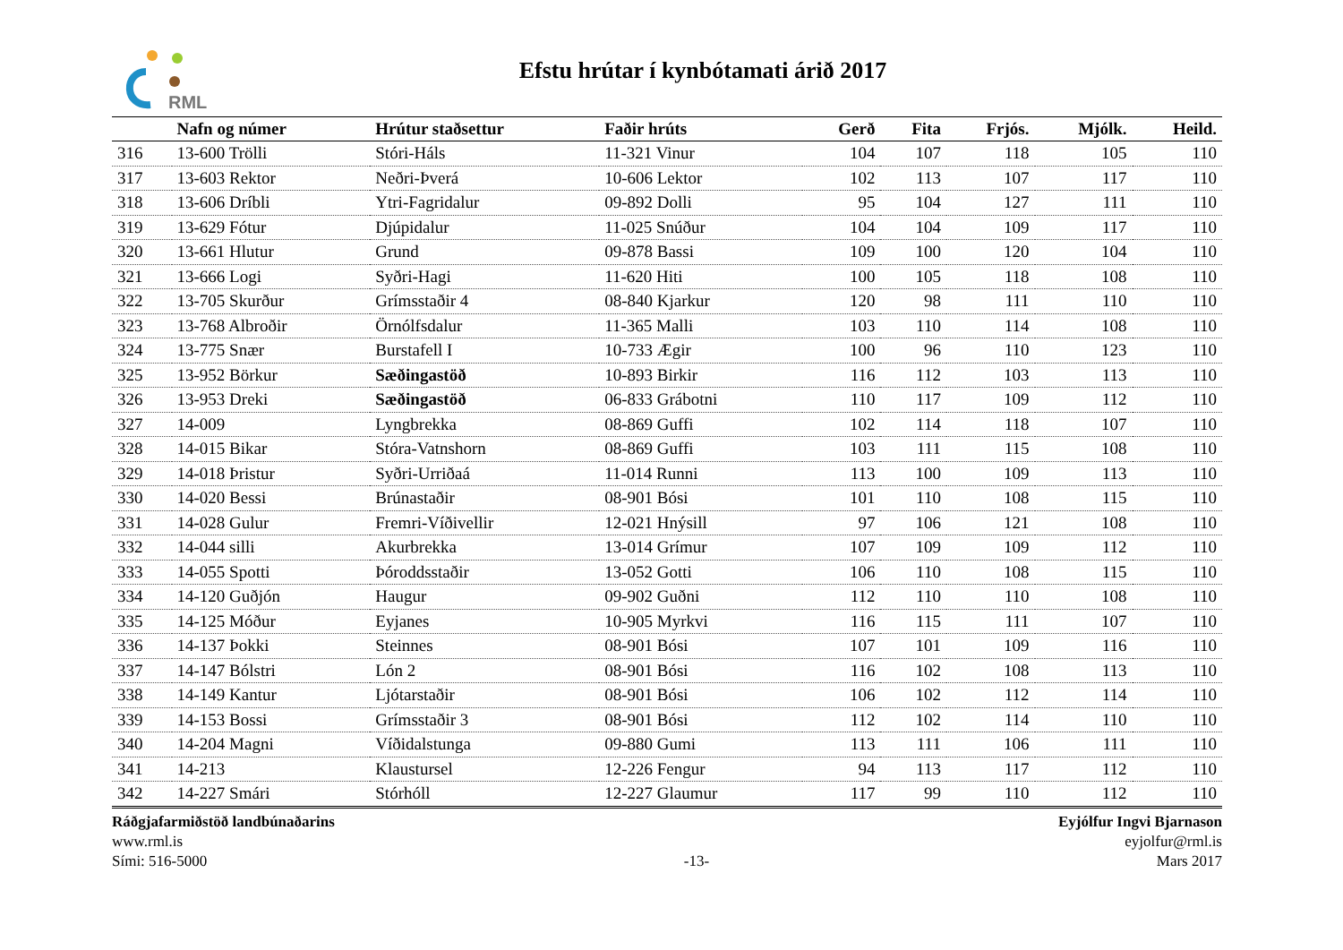RML
Efstu hrútar í kynbótamati árið 2017
| | Nafn og númer | Hrútur staðsettur | Faðir hrúts | Gerð | Fita | Frjós. | Mjólk. | Heild. |
| --- | --- | --- | --- | --- | --- | --- | --- | --- |
| 316 | 13-600 Trölli | Stóri-Háls | 11-321 Vinur | 104 | 107 | 118 | 105 | 110 |
| 317 | 13-603 Rektor | Neðri-Þverá | 10-606 Lektor | 102 | 113 | 107 | 117 | 110 |
| 318 | 13-606 Dríbli | Ytri-Fagridalur | 09-892 Dolli | 95 | 104 | 127 | 111 | 110 |
| 319 | 13-629 Fótur | Djúpidalur | 11-025 Snúður | 104 | 104 | 109 | 117 | 110 |
| 320 | 13-661 Hlutur | Grund | 09-878 Bassi | 109 | 100 | 120 | 104 | 110 |
| 321 | 13-666 Logi | Syðri-Hagi | 11-620 Hiti | 100 | 105 | 118 | 108 | 110 |
| 322 | 13-705 Skurður | Grímsstaðir 4 | 08-840 Kjarkur | 120 | 98 | 111 | 110 | 110 |
| 323 | 13-768 Albroðir | Örnólfsdalur | 11-365 Malli | 103 | 110 | 114 | 108 | 110 |
| 324 | 13-775 Snær | Burstafell I | 10-733 Ægir | 100 | 96 | 110 | 123 | 110 |
| 325 | 13-952 Börkur | Sæðingastöð | 10-893 Birkir | 116 | 112 | 103 | 113 | 110 |
| 326 | 13-953 Dreki | Sæðingastöð | 06-833 Grábotni | 110 | 117 | 109 | 112 | 110 |
| 327 | 14-009 | Lyngbrekka | 08-869 Guffi | 102 | 114 | 118 | 107 | 110 |
| 328 | 14-015 Bikar | Stóra-Vatnshorn | 08-869 Guffi | 103 | 111 | 115 | 108 | 110 |
| 329 | 14-018 Þristur | Syðri-Urriðaá | 11-014 Runni | 113 | 100 | 109 | 113 | 110 |
| 330 | 14-020 Bessi | Brúnastaðir | 08-901 Bósi | 101 | 110 | 108 | 115 | 110 |
| 331 | 14-028 Gulur | Fremri-Víðivellir | 12-021 Hnýsill | 97 | 106 | 121 | 108 | 110 |
| 332 | 14-044 silli | Akurbrekka | 13-014 Grímur | 107 | 109 | 109 | 112 | 110 |
| 333 | 14-055 Spotti | Þóroddsstaðir | 13-052 Gotti | 106 | 110 | 108 | 115 | 110 |
| 334 | 14-120 Guðjón | Haugur | 09-902 Guðni | 112 | 110 | 110 | 108 | 110 |
| 335 | 14-125 Móður | Eyjanes | 10-905 Myrkvi | 116 | 115 | 111 | 107 | 110 |
| 336 | 14-137 Þokki | Steinnes | 08-901 Bósi | 107 | 101 | 109 | 116 | 110 |
| 337 | 14-147 Bólstri | Lón 2 | 08-901 Bósi | 116 | 102 | 108 | 113 | 110 |
| 338 | 14-149 Kantur | Ljótarstaðir | 08-901 Bósi | 106 | 102 | 112 | 114 | 110 |
| 339 | 14-153 Bossi | Grímsstaðir 3 | 08-901 Bósi | 112 | 102 | 114 | 110 | 110 |
| 340 | 14-204 Magni | Víðidalstunga | 09-880 Gumi | 113 | 111 | 106 | 111 | 110 |
| 341 | 14-213 | Klaustursel | 12-226 Fengur | 94 | 113 | 117 | 112 | 110 |
| 342 | 14-227 Smári | Stórhóll | 12-227 Glaumur | 117 | 99 | 110 | 112 | 110 |
Ráðgjafarmiðstöð landbúnaðarins
www.rml.is
Sími: 516-5000
-13- Eyjólfur Ingvi Bjarnason
eyjolfur@rml.is
Mars 2017